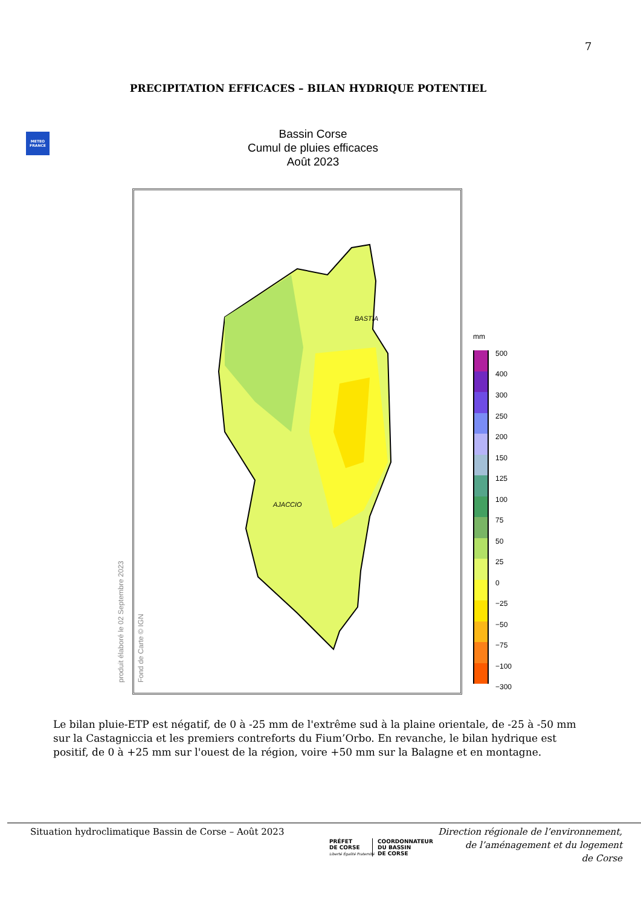7
PRECIPITATION EFFICACES – BILAN HYDRIQUE POTENTIEL
METEO FRANCE
Bassin Corse
Cumul de pluies efficaces
Août 2023
BASTIA
AJACCIO
produit élaboré le 02 Septembre 2023 Fond de Carte © IGN
mm
500
400
300
250
200
150
125
100
75
50
25
0
−25
−50
−75
−100
−300
Le bilan pluie-ETP est négatif, de 0 à -25 mm de l'extrême sud à la plaine orientale, de -25 à -50 mm sur la Castagniccia et les premiers contreforts du Fium’Orbo. En revanche, le bilan hydrique est positif, de 0 à +25 mm sur l'ouest de la région, voire +50 mm sur la Balagne et en montagne.
Situation hydroclimatique Bassin de Corse – Août 2023
PRÉFET
DE CORSE
Liberté Égalité Fraternité
COORDONNATEUR
DU BASSIN
DE CORSE
Direction régionale de l’environnement,
de l’aménagement et du logement
de Corse